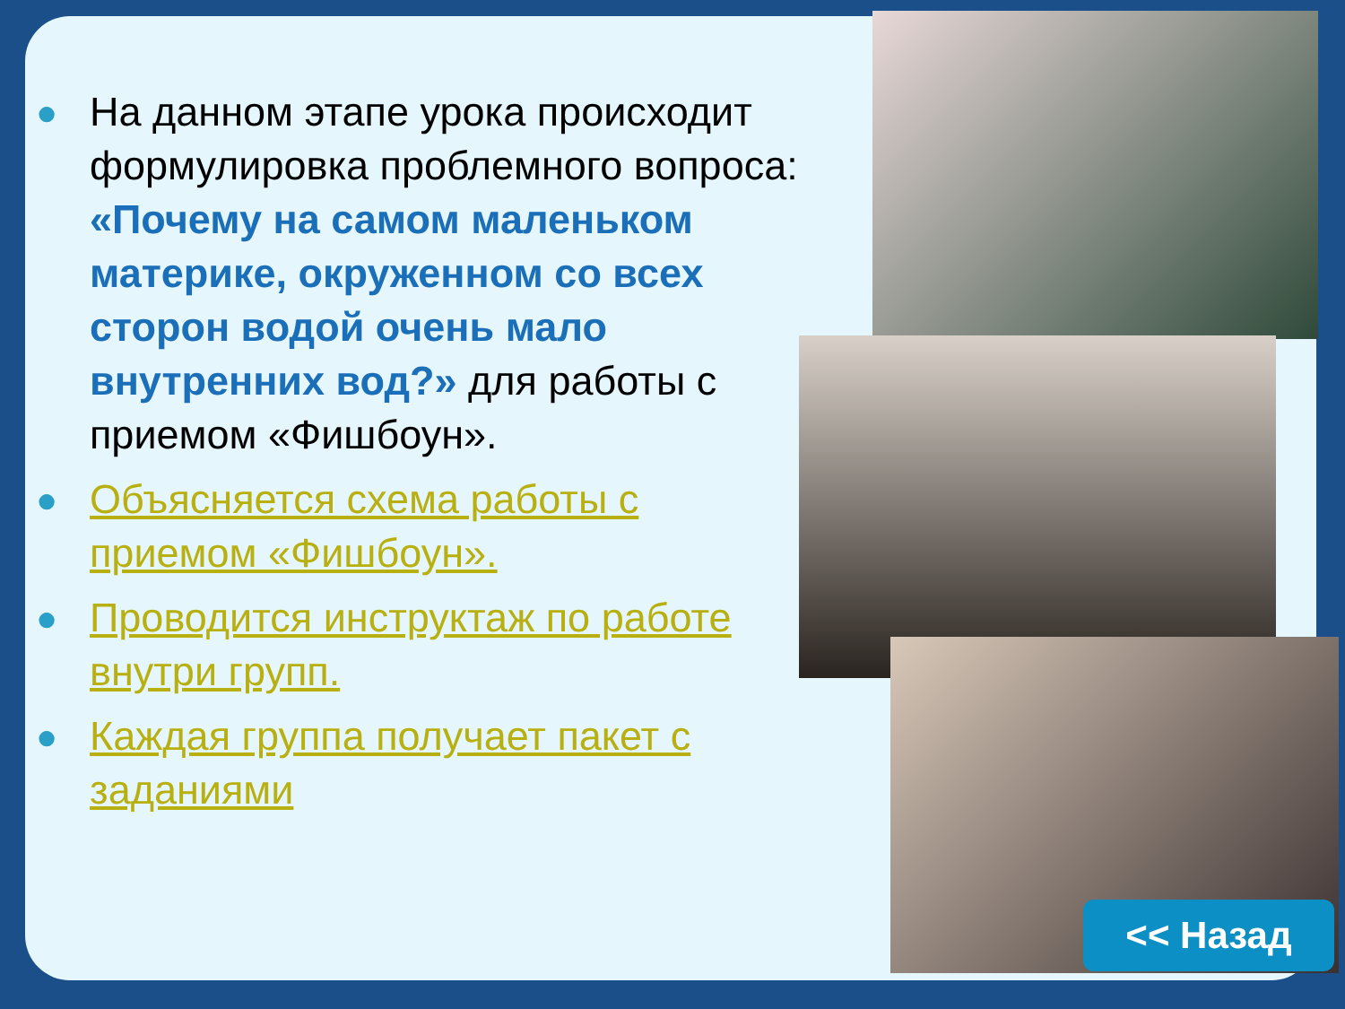● На данном этапе урока происходит формулировка проблемного вопроса: «Почему на самом маленьком материке, окруженном со всех сторон водой очень мало внутренних вод?» для работы с приемом «Фишбоун».
● Объясняется схема работы с приемом «Фишбоун».
● Проводится инструктаж по работе внутри групп.
● Каждая группа получает пакет с заданиями
<< Назад